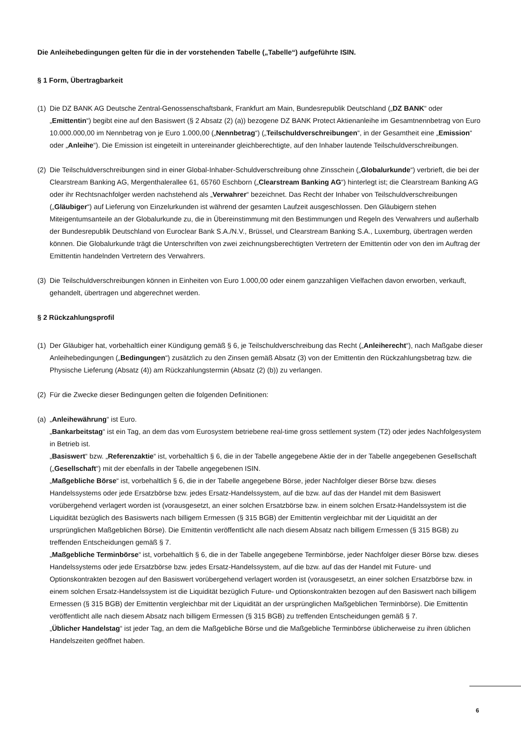Die Anleihebedingungen gelten für die in der vorstehenden Tabelle („Tabelle“) aufgeführte ISIN.
§ 1 Form, Übertragbarkeit
(1)
Die DZ BANK AG Deutsche Zentral-Genossenschaftsbank, Frankfurt am Main, Bundesrepublik Deutschland („DZ BANK“ oder „Emittentin“) begibt eine auf den Basiswert (§ 2 Absatz (2) (a)) bezogene DZ BANK Protect Aktienanleihe im Gesamtnennbetrag von Euro 10.000.000,00 im Nennbetrag von je Euro 1.000,00 („Nennbetrag“) („Teilschuldverschreibungen“, in der Gesamtheit eine „Emission“ oder „Anleihe“). Die Emission ist eingeteilt in untereinander gleichberechtigte, auf den Inhaber lautende Teilschuldverschreibungen.
(2)
Die Teilschuldverschreibungen sind in einer Global-Inhaber-Schuldverschreibung ohne Zinsschein („Globalurkunde“) verbrieft, die bei der Clearstream Banking AG, Mergenthalerallee 61, 65760 Eschborn („Clearstream Banking AG“) hinterlegt ist; die Clearstream Banking AG oder ihr Rechtsnachfolger werden nachstehend als „Verwahrer“ bezeichnet. Das Recht der Inhaber von Teilschuldverschreibungen („Gläubiger“) auf Lieferung von Einzelurkunden ist während der gesamten Laufzeit ausgeschlossen. Den Gläubigern stehen Miteigentumsanteile an der Globalurkunde zu, die in Übereinstimmung mit den Bestimmungen und Regeln des Verwahrers und außerhalb der Bundesrepublik Deutschland von Euroclear Bank S.A./N.V., Brüssel, und Clearstream Banking S.A., Luxemburg, übertragen werden können. Die Globalurkunde trägt die Unterschriften von zwei zeichnungsberechtigten Vertretern der Emittentin oder von den im Auftrag der Emittentin handelnden Vertretern des Verwahrers.
(3)
Die Teilschuldverschreibungen können in Einheiten von Euro 1.000,00 oder einem ganzzahligen Vielfachen davon erworben, verkauft, gehandelt, übertragen und abgerechnet werden.
§ 2 Rückzahlungsprofil
(1)
Der Gläubiger hat, vorbehaltlich einer Kündigung gemäß § 6, je Teilschuldverschreibung das Recht („Anleiherecht“), nach Maßgabe dieser Anleihebedingungen („Bedingungen“) zusätzlich zu den Zinsen gemäß Absatz (3) von der Emittentin den Rückzahlungsbetrag bzw. die Physische Lieferung (Absatz (4)) am Rückzahlungstermin (Absatz (2) (b)) zu verlangen.
(2)
Für die Zwecke dieser Bedingungen gelten die folgenden Definitionen:
(a)
„Anleihewährung“ ist Euro.
„Bankarbeitstag“ ist ein Tag, an dem das vom Eurosystem betriebene real-time gross settlement system (T2) oder jedes Nachfolgesystem in Betrieb ist.
„Basiswert“ bzw. „Referenzaktie“ ist, vorbehaltlich § 6, die in der Tabelle angegebene Aktie der in der Tabelle angegebenen Gesellschaft („Gesellschaft“) mit der ebenfalls in der Tabelle angegebenen ISIN.
„Maßgebliche Börse“ ist, vorbehaltlich § 6, die in der Tabelle angegebene Börse, jeder Nachfolger dieser Börse bzw. dieses Handelssystems oder jede Ersatzbörse bzw. jedes Ersatz-Handelssystem, auf die bzw. auf das der Handel mit dem Basiswert vorübergehend verlagert worden ist (vorausgesetzt, an einer solchen Ersatzbörse bzw. in einem solchen Ersatz-Handelssystem ist die Liquidität bezüglich des Basiswerts nach billigem Ermessen (§ 315 BGB) der Emittentin vergleichbar mit der Liquidität an der ursprünglichen Maßgeblichen Börse). Die Emittentin veröffentlicht alle nach diesem Absatz nach billigem Ermessen (§ 315 BGB) zu treffenden Entscheidungen gemäß § 7.
„Maßgebliche Terminbörse“ ist, vorbehaltlich § 6, die in der Tabelle angegebene Terminbörse, jeder Nachfolger dieser Börse bzw. dieses Handelssystems oder jede Ersatzbörse bzw. jedes Ersatz-Handelssystem, auf die bzw. auf das der Handel mit Future- und Optionskontrakten bezogen auf den Basiswert vorübergehend verlagert worden ist (vorausgesetzt, an einer solchen Ersatzbörse bzw. in einem solchen Ersatz-Handelssystem ist die Liquidität bezüglich Future- und Optionskontrakten bezogen auf den Basiswert nach billigem Ermessen (§ 315 BGB) der Emittentin vergleichbar mit der Liquidität an der ursprünglichen Maßgeblichen Terminbörse). Die Emittentin veröffentlicht alle nach diesem Absatz nach billigem Ermessen (§ 315 BGB) zu treffenden Entscheidungen gemäß § 7.
„Üblicher Handelstag“ ist jeder Tag, an dem die Maßgebliche Börse und die Maßgebliche Terminbörse üblicherweise zu ihren üblichen Handelszeiten geöffnet haben.
6